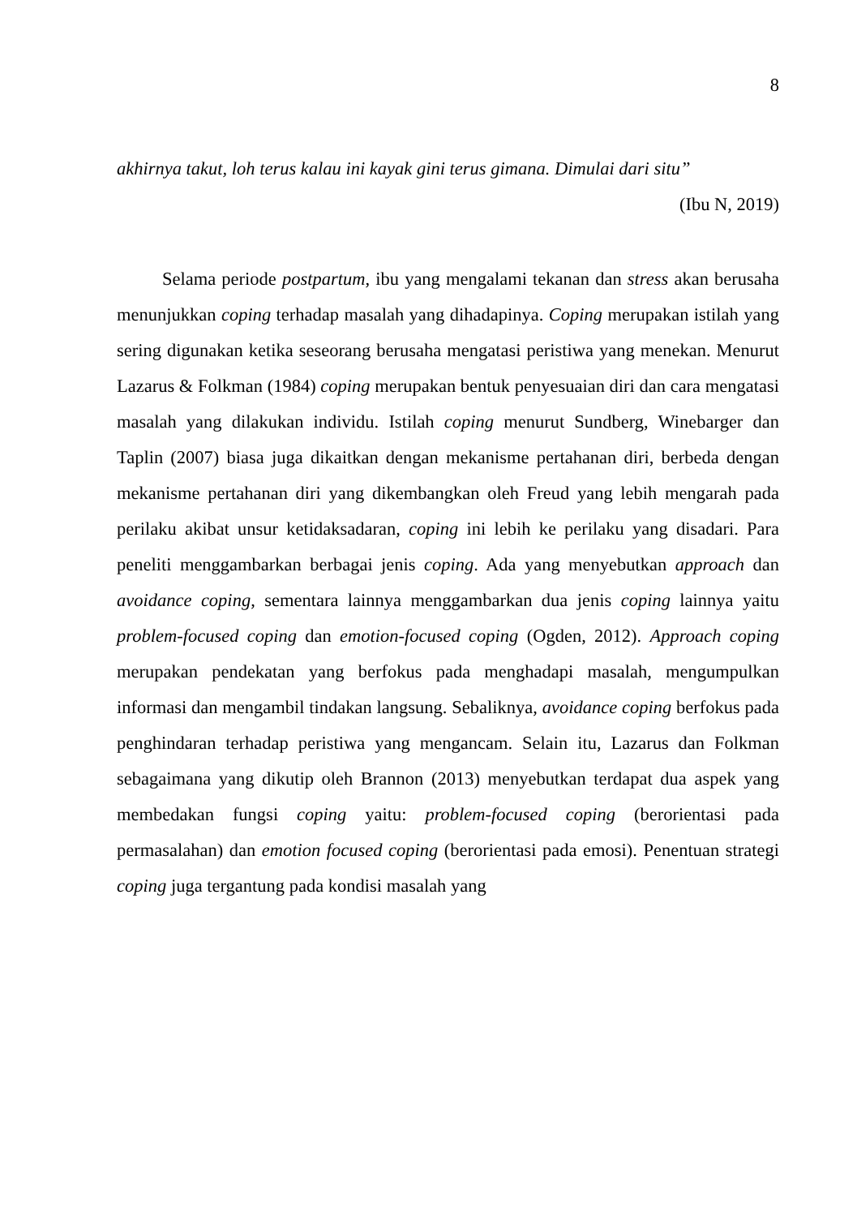8
akhirnya takut, loh terus kalau ini kayak gini terus gimana. Dimulai dari situ”
(Ibu N, 2019)
Selama periode postpartum, ibu yang mengalami tekanan dan stress akan berusaha menunjukkan coping terhadap masalah yang dihadapinya. Coping merupakan istilah yang sering digunakan ketika seseorang berusaha mengatasi peristiwa yang menekan. Menurut Lazarus & Folkman (1984) coping merupakan bentuk penyesuaian diri dan cara mengatasi masalah yang dilakukan individu. Istilah coping menurut Sundberg, Winebarger dan Taplin (2007) biasa juga dikaitkan dengan mekanisme pertahanan diri, berbeda dengan mekanisme pertahanan diri yang dikembangkan oleh Freud yang lebih mengarah pada perilaku akibat unsur ketidaksadaran, coping ini lebih ke perilaku yang disadari. Para peneliti menggambarkan berbagai jenis coping. Ada yang menyebutkan approach dan avoidance coping, sementara lainnya menggambarkan dua jenis coping lainnya yaitu problem-focused coping dan emotion-focused coping (Ogden, 2012). Approach coping merupakan pendekatan yang berfokus pada menghadapi masalah, mengumpulkan informasi dan mengambil tindakan langsung. Sebaliknya, avoidance coping berfokus pada penghindaran terhadap peristiwa yang mengancam. Selain itu, Lazarus dan Folkman sebagaimana yang dikutip oleh Brannon (2013) menyebutkan terdapat dua aspek yang membedakan fungsi coping yaitu: problem-focused coping (berorientasi pada permasalahan) dan emotion focused coping (berorientasi pada emosi). Penentuan strategi coping juga tergantung pada kondisi masalah yang